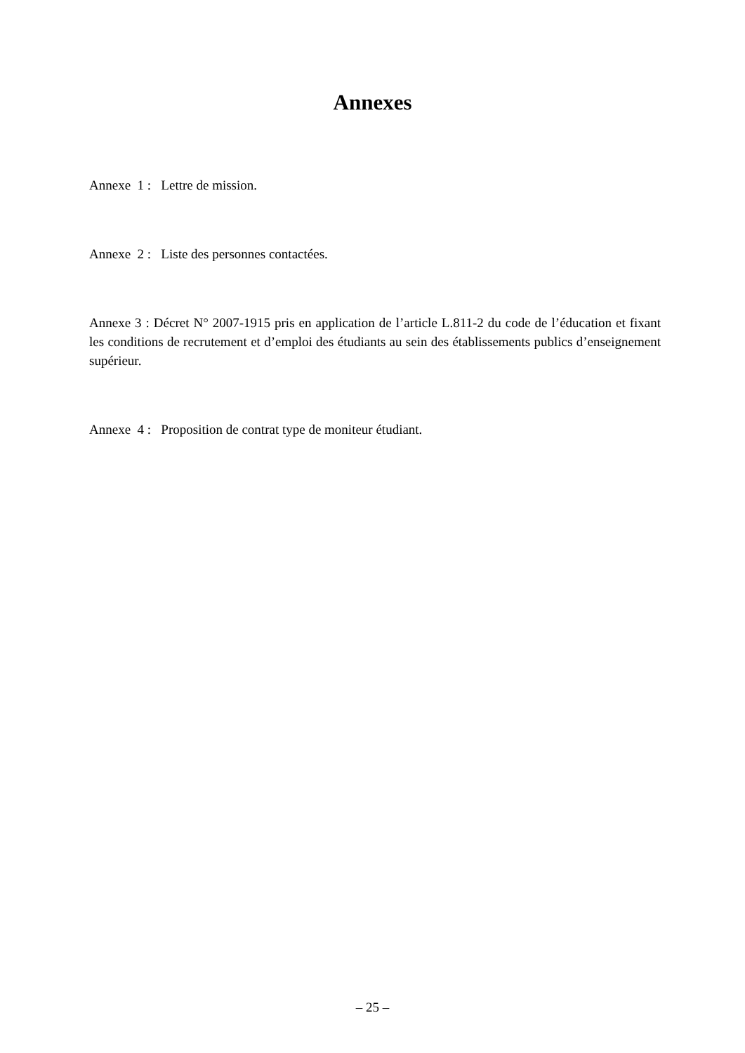Annexes
Annexe 1 : Lettre de mission.
Annexe 2 : Liste des personnes contactées.
Annexe 3 : Décret N° 2007-1915 pris en application de l’article L.811-2 du code de l’éducation et fixant les conditions de recrutement et d’emploi des étudiants au sein des établissements publics d’enseignement supérieur.
Annexe 4 : Proposition de contrat type de moniteur étudiant.
– 25 –